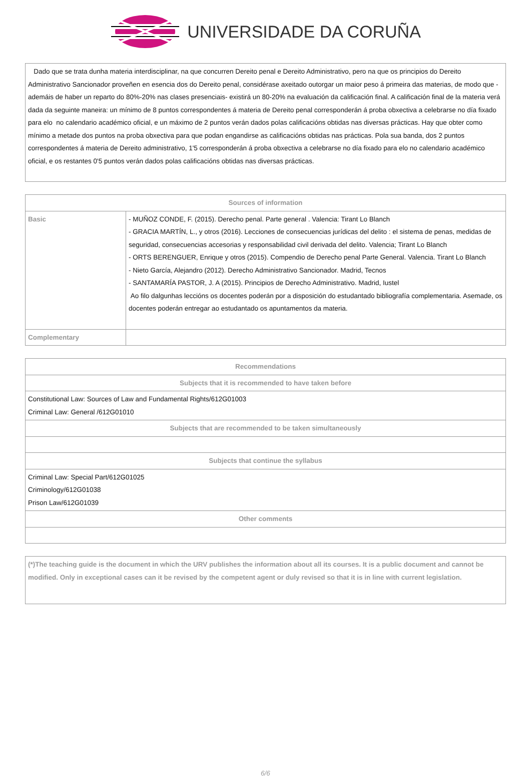UNIVERSIDADE DA CORUÑA
Dado que se trata dunha materia interdisciplinar, na que concurren Dereito penal e Dereito Administrativo, pero na que os principios do Dereito Administrativo Sancionador proveñen en esencia dos do Dereito penal, considérase axeitado outorgar un maior peso á primeira das materias, de modo que -ademáis de haber un reparto do 80%-20% nas clases presenciais- existirá un 80-20% na evaluación da calificación final. A calificación final de la materia verá dada da seguinte maneira: un mínimo de 8 puntos correspondentes á materia de Dereito penal corresponderán á proba obxectiva a celebrarse no día fixado para elo no calendario académico oficial, e un máximo de 2 puntos verán dados polas calificacións obtidas nas diversas prácticas. Hay que obter como mínimo a metade dos puntos na proba obxectiva para que podan engandirse as calificacións obtidas nas prácticas. Pola sua banda, dos 2 puntos correspondentes á materia de Dereito administrativo, 1'5 corresponderán á proba obxectiva a celebrarse no día fixado para elo no calendario académico oficial, e os restantes 0'5 puntos verán dados polas calificacións obtidas nas diversas prácticas.
| Sources of information | |
| --- | --- |
| Basic | - MUÑOZ CONDE, F. (2015). Derecho penal. Parte general . Valencia: Tirant Lo Blanch - GRACIA MARTÍN, L., y otros (2016). Lecciones de consecuencias jurídicas del delito : el sistema de penas, medidas de seguridad, consecuencias accesorias y responsabilidad civil derivada del delito. Valencia; Tirant Lo Blanch - ORTS BERENGUER, Enrique y otros (2015). Compendio de Derecho penal Parte General. Valencia. Tirant Lo Blanch - Nieto García, Alejandro (2012). Derecho Administrativo Sancionador. Madrid, Tecnos - SANTAMARÍA PASTOR, J. A (2015). Principios de Derecho Administrativo. Madrid, Iustel Ao filo dalgunhas leccións os docentes poderán por a disposición do estudantado bibliografía complementaria. Asemade, os docentes poderán entregar ao estudantado os apuntamentos da materia. |
| Complementary | |
| Recommendations |
| --- |
| Subjects that it is recommended to have taken before |
| Constitutional Law: Sources of Law and Fundamental Rights/612G01003 Criminal Law: General /612G01010 |
| Subjects that are recommended to be taken simultaneously |
| Subjects that continue the syllabus |
| Criminal Law: Special Part/612G01025 Criminology/612G01038 Prison Law/612G01039 |
| Other comments |
(*)The teaching guide is the document in which the URV publishes the information about all its courses. It is a public document and cannot be modified. Only in exceptional cases can it be revised by the competent agent or duly revised so that it is in line with current legislation.
6/6